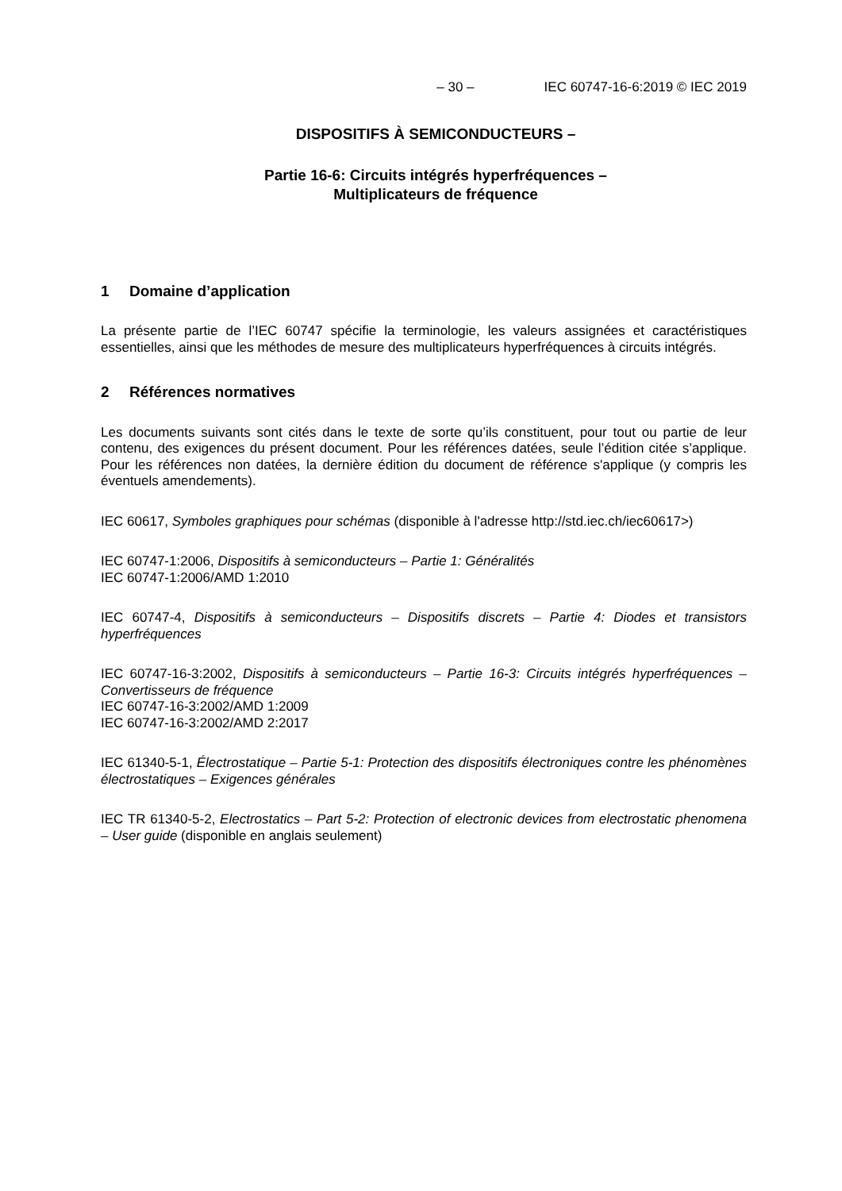– 30 – IEC 60747-16-6:2019 © IEC 2019
DISPOSITIFS À SEMICONDUCTEURS –
Partie 16-6: Circuits intégrés hyperfréquences –
Multiplicateurs de fréquence
1 Domaine d’application
La présente partie de l’IEC 60747 spécifie la terminologie, les valeurs assignées et caractéristiques essentielles, ainsi que les méthodes de mesure des multiplicateurs hyperfréquences à circuits intégrés.
2 Références normatives
Les documents suivants sont cités dans le texte de sorte qu’ils constituent, pour tout ou partie de leur contenu, des exigences du présent document. Pour les références datées, seule l’édition citée s’applique. Pour les références non datées, la dernière édition du document de référence s'applique (y compris les éventuels amendements).
IEC 60617, Symboles graphiques pour schémas (disponible à l'adresse http://std.iec.ch/iec60617>)
IEC 60747-1:2006, Dispositifs à semiconducteurs – Partie 1: Généralités
IEC 60747-1:2006/AMD 1:2010
IEC 60747-4, Dispositifs à semiconducteurs – Dispositifs discrets – Partie 4: Diodes et transistors hyperfréquences
IEC 60747-16-3:2002, Dispositifs à semiconducteurs – Partie 16-3: Circuits intégrés hyperfréquences – Convertisseurs de fréquence
IEC 60747-16-3:2002/AMD 1:2009
IEC 60747-16-3:2002/AMD 2:2017
IEC 61340-5-1, Électrostatique – Partie 5-1: Protection des dispositifs électroniques contre les phénomènes électrostatiques – Exigences générales
IEC TR 61340-5-2, Electrostatics – Part 5-2: Protection of electronic devices from electrostatic phenomena – User guide (disponible en anglais seulement)